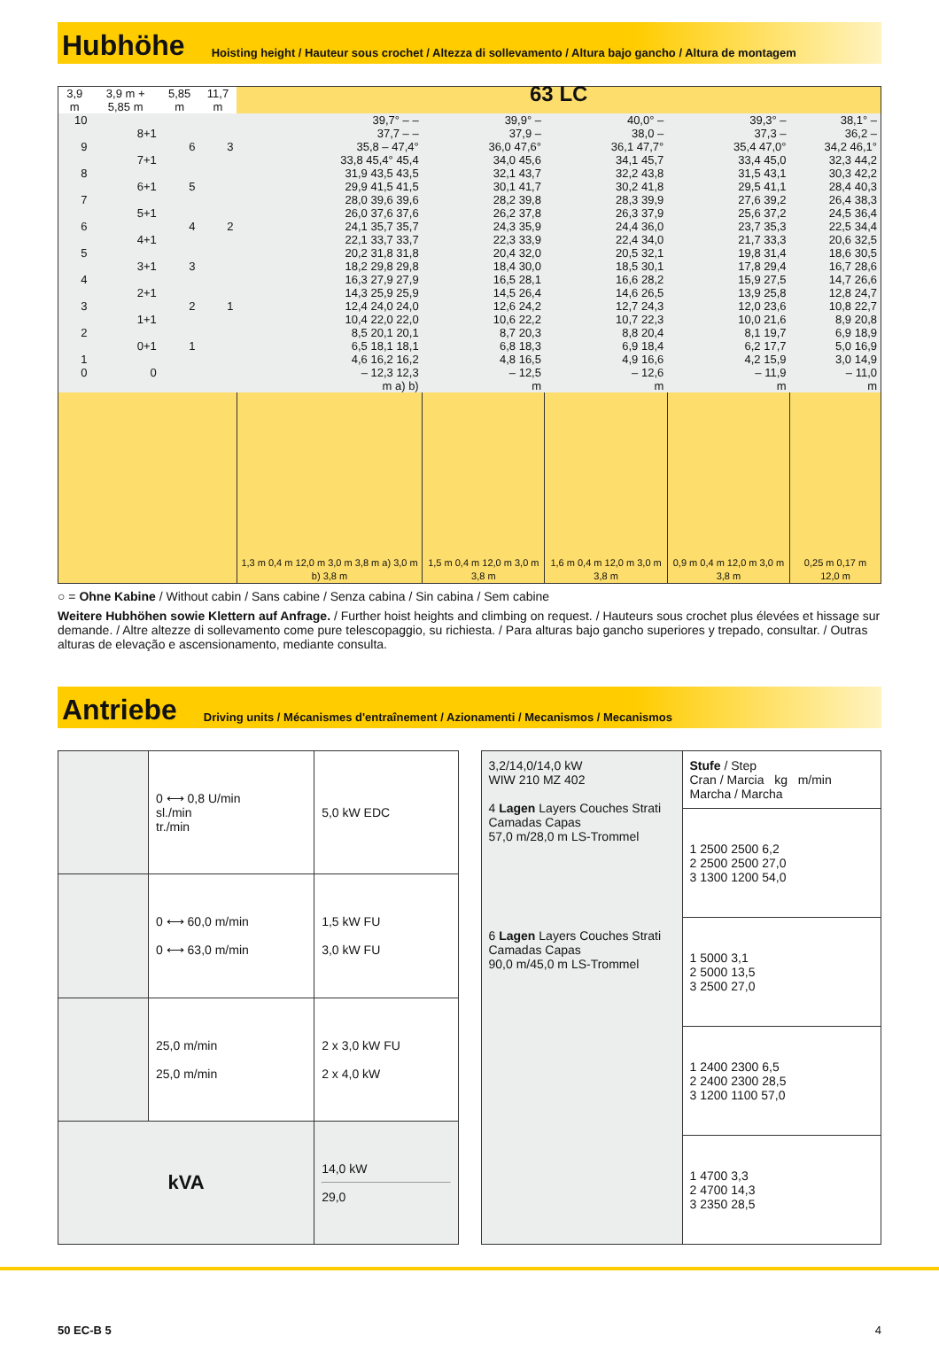Hubhöhe
Hoisting height / Hauteur sous crochet / Altezza di sollevamento / Altura bajo gancho / Altura de montagem
| 3,9 m | 3,9 m + 5,85 m | 5,85 m | 11,7 m | 63 LC | | | | |
| 10 9 8 7 6 5 4 3 2 1 0 | 8+1 7+1 6+1 5+1 4+1 3+1 2+1 1+1 0+1 0 | 6 5 4 3 2 1 | 3 2 1 | 39,7° – – 37,7 – – 35,8 – 47,4° 33,8 45,4° 45,4 31,9 43,5 43,5 29,9 41,5 41,5 28,0 39,6 39,6 26,0 37,6 37,6 24,1 35,7 35,7 22,1 33,7 33,7 20,2 31,8 31,8 18,2 29,8 29,8 16,3 27,9 27,9 14,3 25,9 25,9 12,4 24,0 24,0 10,4 22,0 22,0 8,5 20,1 20,1 6,5 18,1 18,1 4,6 16,2 16,2 – 12,3 12,3 m a) b) | 39,9° – 37,9 – 36,0 47,6° 34,0 45,6 32,1 43,7 30,1 41,7 28,2 39,8 26,2 37,8 24,3 35,9 22,3 33,9 20,4 32,0 18,4 30,0 16,5 28,1 14,5 26,4 12,6 24,2 10,6 22,2 8,7 20,3 6,8 18,3 4,8 16,5 – 12,5 m | 40,0° – 38,0 – 36,1 47,7° 34,1 45,7 32,2 43,8 30,2 41,8 28,3 39,9 26,3 37,9 24,4 36,0 22,4 34,0 20,5 32,1 18,5 30,1 16,6 28,2 14,6 26,5 12,7 24,3 10,7 22,3 8,8 20,4 6,9 18,4 4,9 16,6 – 12,6 m | 39,3° – 37,3 – 35,4 47,0° 33,4 45,0 31,5 43,1 29,5 41,1 27,6 39,2 25,6 37,2 23,7 35,3 21,7 33,3 19,8 31,4 17,8 29,4 15,9 27,5 13,9 25,8 12,0 23,6 10,0 21,6 8,1 19,7 6,2 17,7 4,2 15,9 – 11,9 m | 38,1° – 36,2 – 34,2 46,1° 32,3 44,2 30,3 42,2 28,4 40,3 26,4 38,3 24,5 36,4 22,5 34,4 20,6 32,5 18,6 30,5 16,7 28,6 14,7 26,6 12,8 24,7 10,8 22,7 8,9 20,8 6,9 18,9 5,0 16,9 3,0 14,9 – 11,0 m |
| | | | | 1,3 m 0,4 m 12,0 m 3,0 m 3,8 m a) 3,0 m b) 3,8 m | 1,5 m 0,4 m 12,0 m 3,0 m 3,8 m | 1,6 m 0,4 m 12,0 m 3,0 m 3,8 m | 0,9 m 0,4 m 12,0 m 3,0 m 3,8 m | 0,25 m 0,17 m 12,0 m |
○ = Ohne Kabine / Without cabin / Sans cabine / Senza cabina / Sin cabina / Sem cabine
Weitere Hubhöhen sowie Klettern auf Anfrage. / Further hoist heights and climbing on request. / Hauteurs sous crochet plus élevées et hissage sur demande. / Altre altezze di sollevamento come pure telescopaggio, su richiesta. / Para alturas bajo gancho superiores y trepado, consultar. / Outras alturas de elevação e ascensionamento, mediante consulta.
Antriebe
Driving units / Mécanismes d'entraînement / Azionamenti / Mecanismos / Mecanismos
| | 0 ⟷ 0,8 U/min sl./min tr./min | 5,0 kW EDC |
| | 0 ⟷ 60,0 m/min 0 ⟷ 63,0 m/min | 1,5 kW FU 3,0 kW FU |
| | 25,0 m/min 25,0 m/min | 2 x 3,0 kW FU 2 x 4,0 kW |
| kVA | | 14,0 kW 29,0 |
| 3,2/14,0/14,0 kW WIW 210 MZ 402 4 Lagen Layers Couches Strati Camadas Capas 57,0 m/28,0 m LS-Trommel 6 Lagen Layers Couches Strati Camadas Capas 90,0 m/45,0 m LS-Trommel | Stufe / Step Cran / Marcia kg m/min Marcha / Marcha |
| | 1 2500 2500 6,2 2 2500 2500 27,0 3 1300 1200 54,0 |
| | 1 5000 3,1 2 5000 13,5 3 2500 27,0 |
| | 1 2400 2300 6,5 2 2400 2300 28,5 3 1200 1100 57,0 |
| | 1 4700 3,3 2 4700 14,3 3 2350 28,5 |
50 EC-B 5 4